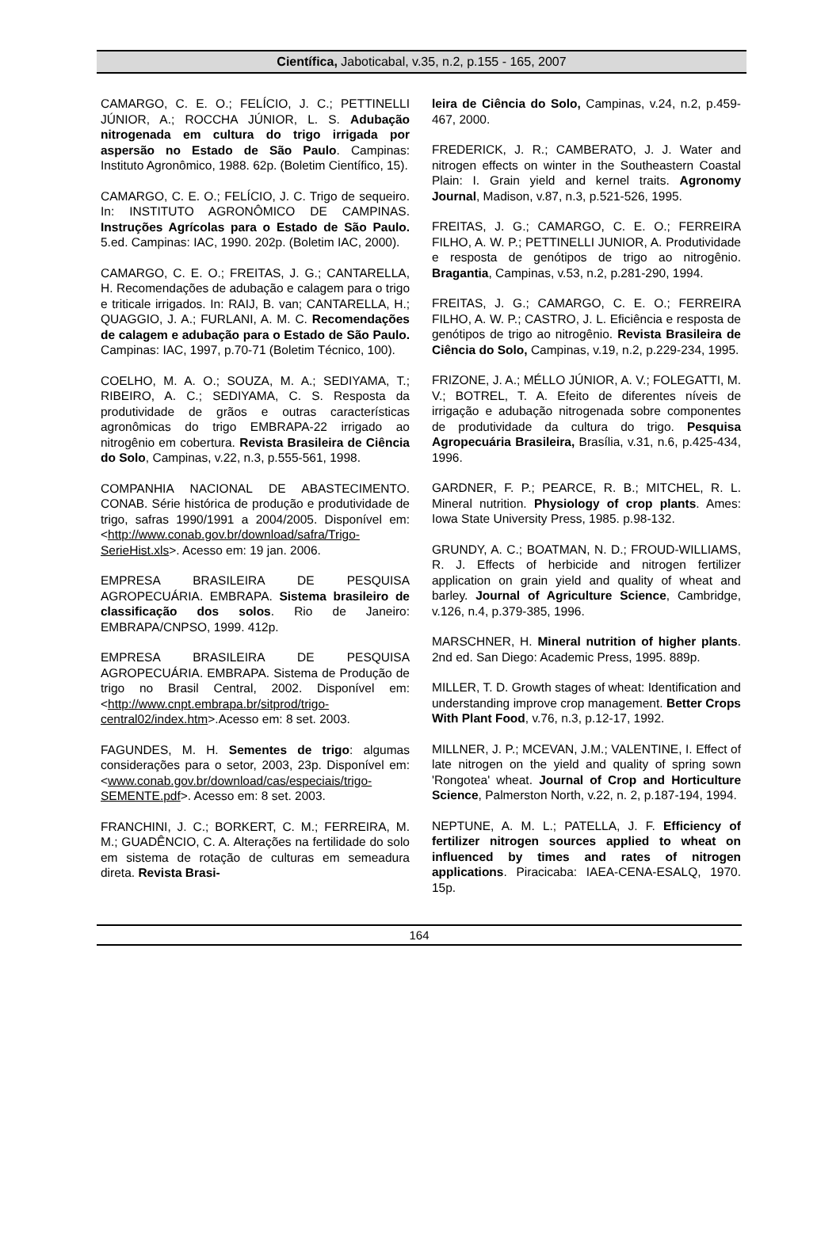Científica, Jaboticabal, v.35, n.2, p.155 - 165, 2007
CAMARGO, C. E. O.; FELÍCIO, J. C.; PETTINELLI JÚNIOR, A.; ROCCHA JÚNIOR, L. S. Adubação nitrogenada em cultura do trigo irrigada por aspersão no Estado de São Paulo. Campinas: Instituto Agronômico, 1988. 62p. (Boletim Científico, 15).
CAMARGO, C. E. O.; FELÍCIO, J. C. Trigo de sequeiro. In: INSTITUTO AGRONÔMICO DE CAMPINAS. Instruções Agrícolas para o Estado de São Paulo. 5.ed. Campinas: IAC, 1990. 202p. (Boletim IAC, 2000).
CAMARGO, C. E. O.; FREITAS, J. G.; CANTARELLA, H. Recomendações de adubação e calagem para o trigo e triticale irrigados. In: RAIJ, B. van; CANTARELLA, H.; QUAGGIO, J. A.; FURLANI, A. M. C. Recomendações de calagem e adubação para o Estado de São Paulo. Campinas: IAC, 1997, p.70-71 (Boletim Técnico, 100).
COELHO, M. A. O.; SOUZA, M. A.; SEDIYAMA, T.; RIBEIRO, A. C.; SEDIYAMA, C. S. Resposta da produtividade de grãos e outras características agronômicas do trigo EMBRAPA-22 irrigado ao nitrogênio em cobertura. Revista Brasileira de Ciência do Solo, Campinas, v.22, n.3, p.555-561, 1998.
COMPANHIA NACIONAL DE ABASTECIMENTO. CONAB. Série histórica de produção e produtividade de trigo, safras 1990/1991 a 2004/2005. Disponível em: <http://www.conab.gov.br/download/safra/Trigo-SerieHist.xls>. Acesso em: 19 jan. 2006.
EMPRESA BRASILEIRA DE PESQUISA AGROPECUÁRIA. EMBRAPA. Sistema brasileiro de classificação dos solos. Rio de Janeiro: EMBRAPA/CNPSO, 1999. 412p.
EMPRESA BRASILEIRA DE PESQUISA AGROPECUÁRIA. EMBRAPA. Sistema de Produção de trigo no Brasil Central, 2002. Disponível em: <http://www.cnpt.embrapa.br/sitprod/trigo-central02/index.htm>.Acesso em: 8 set. 2003.
FAGUNDES, M. H. Sementes de trigo: algumas considerações para o setor, 2003, 23p. Disponível em: <www.conab.gov.br/download/cas/especiais/trigo-SEMENTE.pdf>. Acesso em: 8 set. 2003.
FRANCHINI, J. C.; BORKERT, C. M.; FERREIRA, M. M.; GUADÊNCIO, C. A. Alterações na fertilidade do solo em sistema de rotação de culturas em semeadura direta. Revista Brasi-
leira de Ciência do Solo, Campinas, v.24, n.2, p.459-467, 2000.
FREDERICK, J. R.; CAMBERATO, J. J. Water and nitrogen effects on winter in the Southeastern Coastal Plain: I. Grain yield and kernel traits. Agronomy Journal, Madison, v.87, n.3, p.521-526, 1995.
FREITAS, J. G.; CAMARGO, C. E. O.; FERREIRA FILHO, A. W. P.; PETTINELLI JUNIOR, A. Produtividade e resposta de genótipos de trigo ao nitrogênio. Bragantia, Campinas, v.53, n.2, p.281-290, 1994.
FREITAS, J. G.; CAMARGO, C. E. O.; FERREIRA FILHO, A. W. P.; CASTRO, J. L. Eficiência e resposta de genótipos de trigo ao nitrogênio. Revista Brasileira de Ciência do Solo, Campinas, v.19, n.2, p.229-234, 1995.
FRIZONE, J. A.; MÉLLO JÚNIOR, A. V.; FOLEGATTI, M. V.; BOTREL, T. A. Efeito de diferentes níveis de irrigação e adubação nitrogenada sobre componentes de produtividade da cultura do trigo. Pesquisa Agropecuária Brasileira, Brasília, v.31, n.6, p.425-434, 1996.
GARDNER, F. P.; PEARCE, R. B.; MITCHEL, R. L. Mineral nutrition. Physiology of crop plants. Ames: Iowa State University Press, 1985. p.98-132.
GRUNDY, A. C.; BOATMAN, N. D.; FROUD-WILLIAMS, R. J. Effects of herbicide and nitrogen fertilizer application on grain yield and quality of wheat and barley. Journal of Agriculture Science, Cambridge, v.126, n.4, p.379-385, 1996.
MARSCHNER, H. Mineral nutrition of higher plants. 2nd ed. San Diego: Academic Press, 1995. 889p.
MILLER, T. D. Growth stages of wheat: Identification and understanding improve crop management. Better Crops With Plant Food, v.76, n.3, p.12-17, 1992.
MILLNER, J. P.; MCEVAN, J.M.; VALENTINE, I. Effect of late nitrogen on the yield and quality of spring sown 'Rongotea' wheat. Journal of Crop and Horticulture Science, Palmerston North, v.22, n. 2, p.187-194, 1994.
NEPTUNE, A. M. L.; PATELLA, J. F. Efficiency of fertilizer nitrogen sources applied to wheat on influenced by times and rates of nitrogen applications. Piracicaba: IAEA-CENA-ESALQ, 1970. 15p.
164